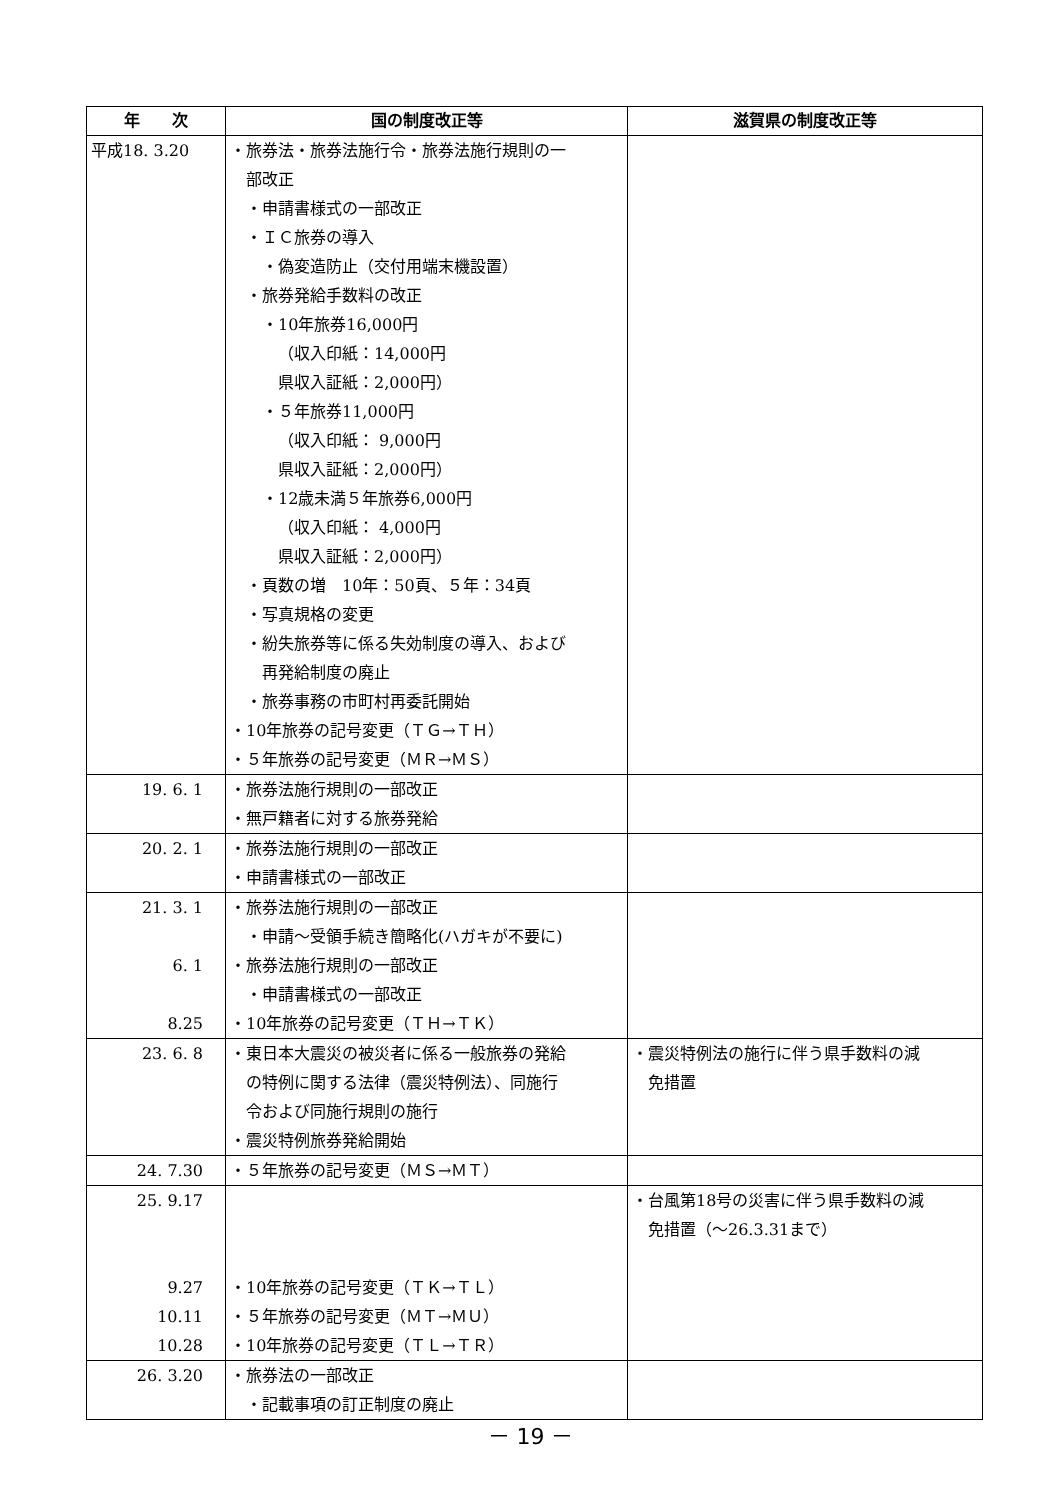| 年 次 | 国の制度改正等 | 滋賀県の制度改正等 |
| --- | --- | --- |
| 平成18. 3.20 | ・旅券法・旅券法施行令・旅券法施行規則の一 部改正 ・申請書様式の一部改正 ・ＩＣ旅券の導入 ・偽変造防止（交付用端末機設置） ・旅券発給手数料の改正 ・10年旅券16,000円 （収入印紙：14,000円 県収入証紙：2,000円） ・５年旅券11,000円 （収入印紙： 9,000円 県収入証紙：2,000円） ・12歳未満５年旅券6,000円 （収入印紙： 4,000円 県収入証紙：2,000円） ・頁数の増 10年：50頁、５年：34頁 ・写真規格の変更 ・紛失旅券等に係る失効制度の導入、および 再発給制度の廃止 ・旅券事務の市町村再委託開始 ・10年旅券の記号変更（ＴＧ→ＴＨ） ・５年旅券の記号変更（ＭＲ→ＭＳ） | |
| 19. 6. 1 | ・旅券法施行規則の一部改正 ・無戸籍者に対する旅券発給 | |
| 20. 2. 1 | ・旅券法施行規則の一部改正 ・申請書様式の一部改正 | |
| 21. 3. 1 6. 1 8.25 | ・旅券法施行規則の一部改正 ・申請～受領手続き簡略化(ハガキが不要に) ・旅券法施行規則の一部改正 ・申請書様式の一部改正 ・10年旅券の記号変更（ＴＨ→ＴＫ） | |
| 23. 6. 8 | ・東日本大震災の被災者に係る一般旅券の発給 の特例に関する法律（震災特例法）、同施行 令および同施行規則の施行 ・震災特例旅券発給開始 | ・震災特例法の施行に伴う県手数料の減 免措置 |
| 24. 7.30 | ・５年旅券の記号変更（ＭＳ→ＭＴ） | |
| 25. 9.17 9.27 10.11 10.28 | ・10年旅券の記号変更（ＴＫ→ＴＬ） ・５年旅券の記号変更（ＭＴ→ＭＵ） ・10年旅券の記号変更（ＴＬ→ＴＲ） | ・台風第18号の災害に伴う県手数料の減 免措置（～26.3.31まで） |
| 26. 3.20 | ・旅券法の一部改正 ・記載事項の訂正制度の廃止 | |
－ 19 －